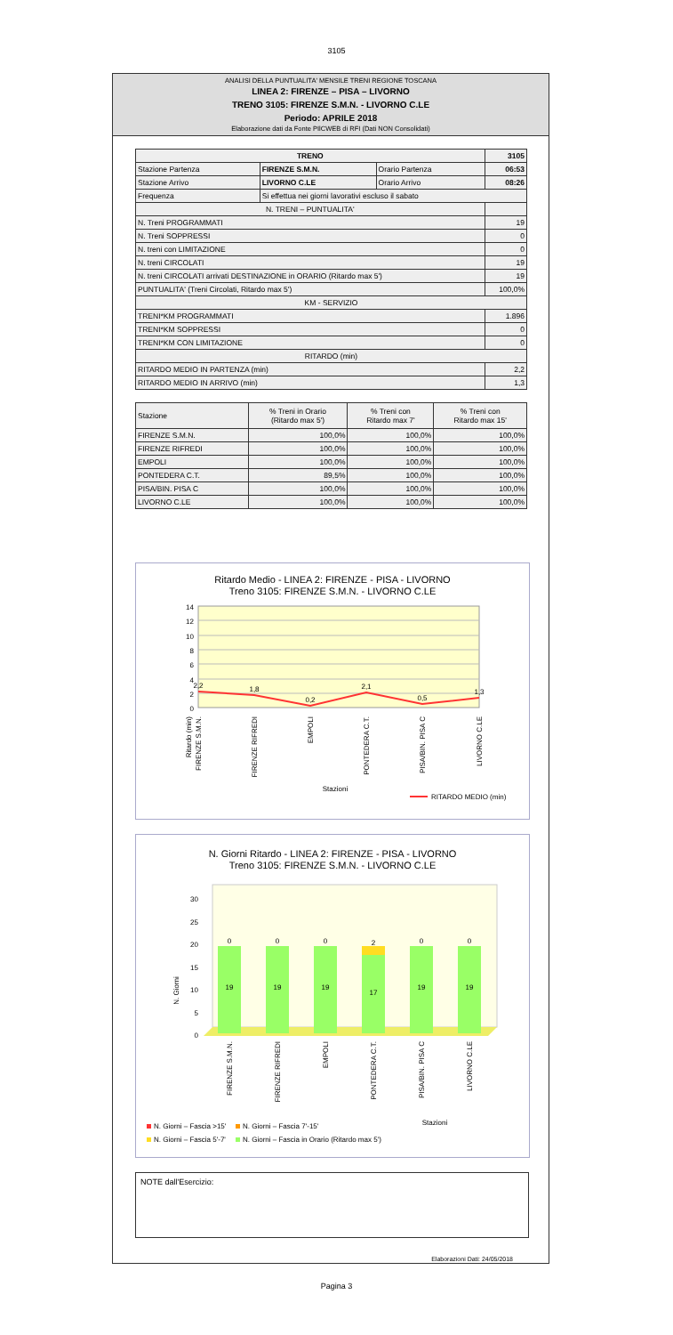3105
ANALISI DELLA PUNTUALITA' MENSILE TRENI REGIONE TOSCANA
LINEA 2: FIRENZE – PISA – LIVORNO
TRENO 3105: FIRENZE S.M.N. - LIVORNO C.LE
Periodo: APRILE 2018
Elaborazione dati da Fonte PIlCWEB di RFI (Dati NON Consolidati)
| TRENO | | | 3105 |
| --- | --- | --- | --- |
| Stazione Partenza | FIRENZE S.M.N. | Orario Partenza | 06:53 |
| Stazione Arrivo | LIVORNO C.LE | Orario Arrivo | 08:26 |
| Frequenza | Si effettua nei giorni lavorativi escluso il sabato | | |
| N. TRENI – PUNTUALITA' | | | |
| N. Treni PROGRAMMATI | | | 19 |
| N. Treni SOPPRESSI | | | 0 |
| N. treni con LIMITAZIONE | | | 0 |
| N. treni CIRCOLATI | | | 19 |
| N. treni CIRCOLATI arrivati DESTINAZIONE in ORARIO (Ritardo max 5') | | | 19 |
| PUNTUALITA' (Treni Circolati, Ritardo max 5') | | | 100,0% |
| KM - SERVIZIO | | | |
| TRENI*KM PROGRAMMATI | | | 1.896 |
| TRENI*KM SOPPRESSI | | | 0 |
| TRENI*KM CON LIMITAZIONE | | | 0 |
| RITARDO (min) | | | |
| RITARDO MEDIO IN PARTENZA (min) | | | 2,2 |
| RITARDO MEDIO IN ARRIVO (min) | | | 1,3 |
| Stazione | % Treni in Orario (Ritardo max 5') | % Treni con Ritardo max 7' | % Treni con Ritardo max 15' |
| --- | --- | --- | --- |
| FIRENZE S.M.N. | 100,0% | 100,0% | 100,0% |
| FIRENZE RIFREDI | 100,0% | 100,0% | 100,0% |
| EMPOLI | 100,0% | 100,0% | 100,0% |
| PONTEDERA C.T. | 89,5% | 100,0% | 100,0% |
| PISA/BIN. PISA C | 100,0% | 100,0% | 100,0% |
| LIVORNO C.LE | 100,0% | 100,0% | 100,0% |
Ritardo Medio - LINEA 2: FIRENZE - PISA - LIVORNO
Treno 3105: FIRENZE S.M.N. - LIVORNO C.LE
14
12
10
8
6
4
2
0
2,2
1,8
0,2
2,1
0,5
1,3
Ritardo (min)
FIRENZE S.M.N.
FIRENZE RIFREDI
EMPOLI
PONTEDERA C.T.
PISA/BIN. PISA C
LIVORNO C.LE
Stazioni
RITARDO MEDIO (min)
N. Giorni Ritardo - LINEA 2: FIRENZE - PISA - LIVORNO
Treno 3105: FIRENZE S.M.N. - LIVORNO C.LE
0
5
10
15
20
25
30
0
0
0
2
0
0
19
19
19
17
19
19
N. Giorni
FIRENZE S.M.N.
FIRENZE RIFREDI
EMPOLI
PONTEDERA C.T.
PISA/BIN. PISA C
LIVORNO C.LE
Stazioni
N. Giorni – Fascia >15'
N. Giorni – Fascia 7'-15'
N. Giorni – Fascia 5'-7'
N. Giorni – Fascia in Orario (Ritardo max 5')
NOTE dall'Esercizio:
Elaborazioni Dati: 24/05/2018
Pagina 3